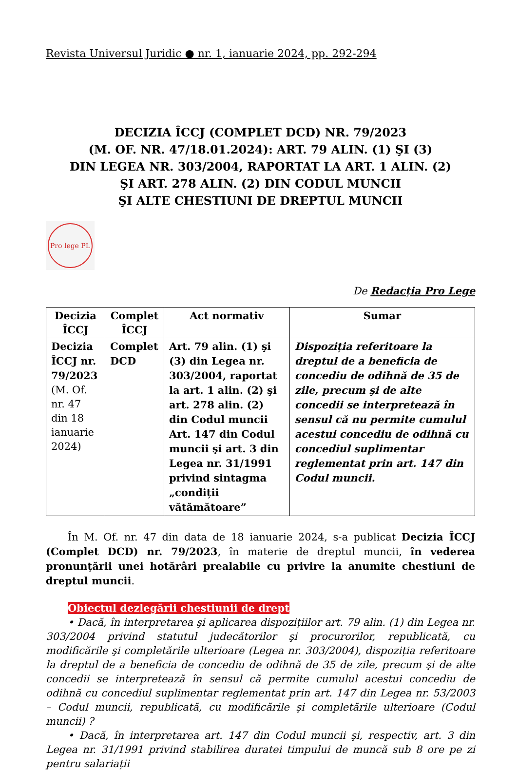Revista Universul Juridic ● nr. 1, ianuarie 2024, pp. 292-294
DECIZIA ÎCCJ (COMPLET DCD) NR. 79/2023
(M. OF. NR. 47/18.01.2024): ART. 79 ALIN. (1) ŞI (3)
DIN LEGEA NR. 303/2004, RAPORTAT LA ART. 1 ALIN. (2)
ŞI ART. 278 ALIN. (2) DIN CODUL MUNCII
ŞI ALTE CHESTIUNI DE DREPTUL MUNCII
Pro lege PL
De Redacția Pro Lege
| Decizia ÎCCJ | Complet ÎCCJ | Act normativ | Sumar |
| --- | --- | --- | --- |
| Decizia ÎCCJ nr. 79/2023 (M. Of. nr. 47 din 18 ianuarie 2024) | Complet DCD | Art. 79 alin. (1) şi (3) din Legea nr. 303/2004, raportat la art. 1 alin. (2) şi art. 278 alin. (2) din Codul muncii Art. 147 din Codul muncii şi art. 3 din Legea nr. 31/1991 privind sintagma „condiții vătămătoare” | Dispoziția referitoare la dreptul de a beneficia de concediu de odihnă de 35 de zile, precum şi de alte concedii se interpretează în sensul că nu permite cumulul acestui concediu de odihnă cu concediul suplimentar reglementat prin art. 147 din Codul muncii. |
În M. Of. nr. 47 din data de 18 ianuarie 2024, s-a publicat Decizia ÎCCJ (Complet DCD) nr. 79/2023, în materie de dreptul muncii, în vederea pronunțării unei hotărâri prealabile cu privire la anumite chestiuni de dreptul muncii.
Obiectul dezlegării chestiunii de drept
• Dacă, în interpretarea şi aplicarea dispozițiilor art. 79 alin. (1) din Legea nr. 303/2004 privind statutul judecătorilor şi procurorilor, republicată, cu modificările şi completările ulterioare (Legea nr. 303/2004), dispoziția referitoare la dreptul de a beneficia de concediu de odihnă de 35 de zile, precum şi de alte concedii se interpretează în sensul că permite cumulul acestui concediu de odihnă cu concediul suplimentar reglementat prin art. 147 din Legea nr. 53/2003 – Codul muncii, republicată, cu modificările şi completările ulterioare (Codul muncii) ?
• Dacă, în interpretarea art. 147 din Codul muncii şi, respectiv, art. 3 din Legea nr. 31/1991 privind stabilirea duratei timpului de muncă sub 8 ore pe zi pentru salariații